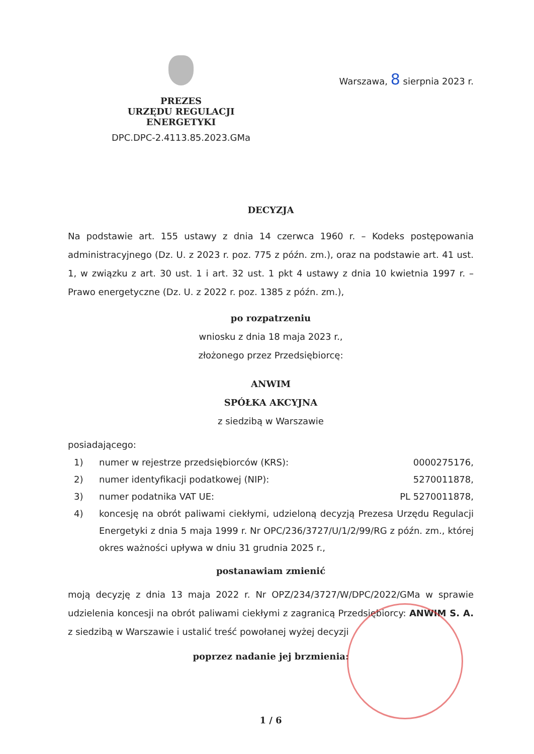PREZES
URZĘDU REGULACJI ENERGETYKI
DPC.DPC-2.4113.85.2023.GMa
Warszawa, 8 sierpnia 2023 r.
DECYZJA
Na podstawie art. 155 ustawy z dnia 14 czerwca 1960 r. – Kodeks postępowania administracyjnego (Dz. U. z 2023 r. poz. 775 z późn. zm.), oraz na podstawie art. 41 ust. 1, w związku z art. 30 ust. 1 i art. 32 ust. 1 pkt 4 ustawy z dnia 10 kwietnia 1997 r. – Prawo energetyczne (Dz. U. z 2022 r. poz. 1385 z późn. zm.),
po rozpatrzeniu
wniosku z dnia 18 maja 2023 r.,
złożonego przez Przedsiębiorcę:
ANWIM
SPÓŁKA AKCYJNA
z siedzibą w Warszawie
posiadającego:
1) numer w rejestrze przedsiębiorców (KRS): 0000275176,
2) numer identyfikacji podatkowej (NIP): 5270011878,
3) numer podatnika VAT UE: PL 5270011878,
4) koncesję na obrót paliwami ciekłymi, udzieloną decyzją Prezesa Urzędu Regulacji Energetyki z dnia 5 maja 1999 r. Nr OPC/236/3727/U/1/2/99/RG z późn. zm., której okres ważności upływa w dniu 31 grudnia 2025 r.,
postanawiam zmienić
moją decyzję z dnia 13 maja 2022 r. Nr OPZ/234/3727/W/DPC/2022/GMa w sprawie udzielenia koncesji na obrót paliwami ciekłymi z zagranicą Przedsiębiorcy: ANWIM S. A. z siedzibą w Warszawie i ustalić treść powołanej wyżej decyzji
poprzez nadanie jej brzmienia:
1 / 6